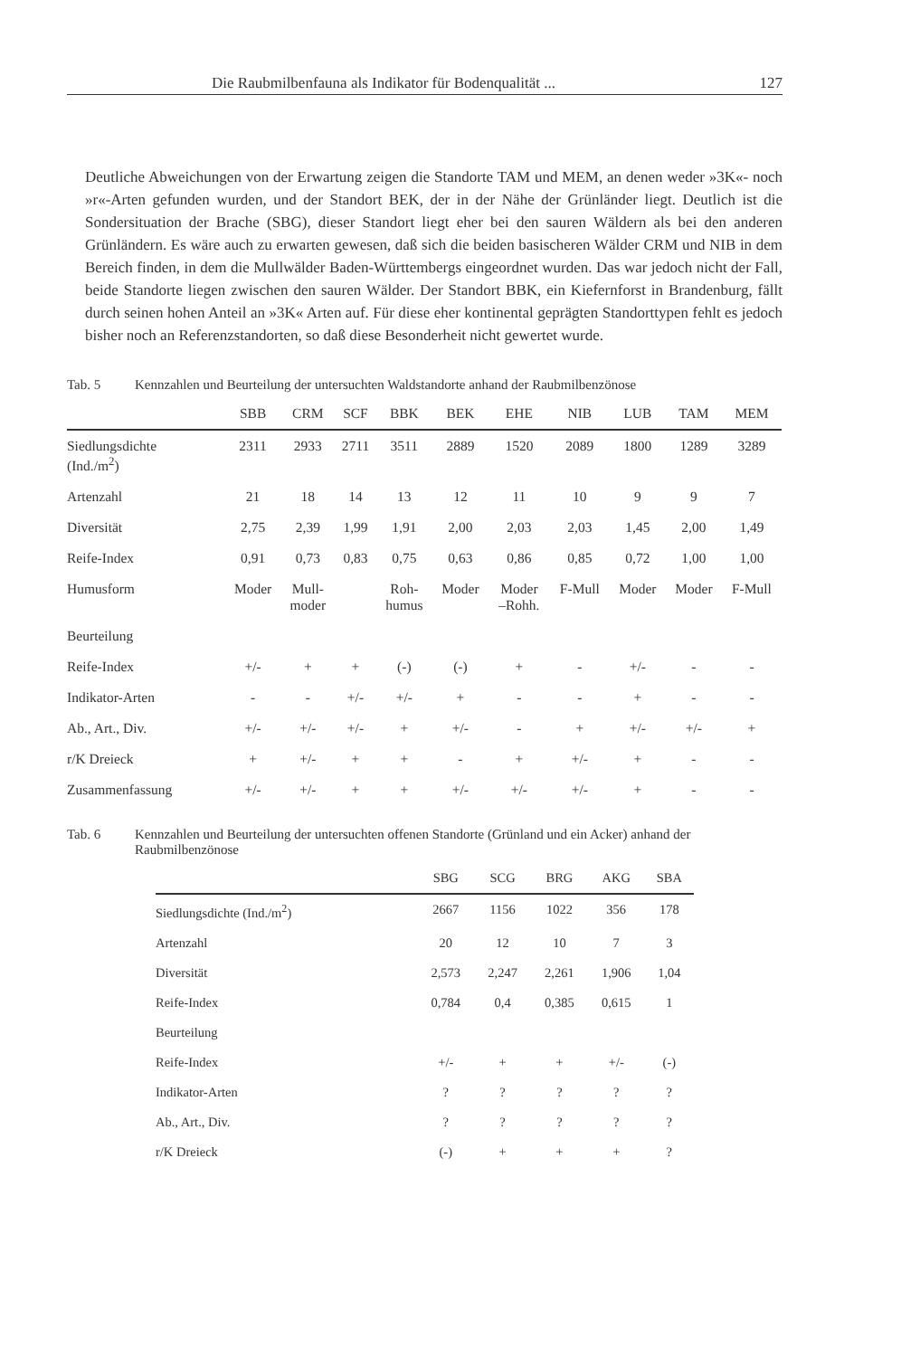Die Raubmilbenfauna als Indikator für Bodenqualität ... 127
Deutliche Abweichungen von der Erwartung zeigen die Standorte TAM und MEM, an denen weder »3K«- noch »r«-Arten gefunden wurden, und der Standort BEK, der in der Nähe der Grünländer liegt. Deutlich ist die Sondersituation der Brache (SBG), dieser Standort liegt eher bei den sauren Wäldern als bei den anderen Grünländern. Es wäre auch zu erwarten gewesen, daß sich die beiden basischeren Wälder CRM und NIB in dem Bereich finden, in dem die Mullwälder Baden-Württembergs eingeordnet wurden. Das war jedoch nicht der Fall, beide Standorte liegen zwischen den sauren Wälder. Der Standort BBK, ein Kiefernforst in Brandenburg, fällt durch seinen hohen Anteil an »3K« Arten auf. Für diese eher kontinental geprägten Standorttypen fehlt es jedoch bisher noch an Referenzstandorten, so daß diese Besonderheit nicht gewertet wurde.
Tab. 5 Kennzahlen und Beurteilung der untersuchten Waldstandorte anhand der Raubmilbenzönose
| | SBB | CRM | SCF | BBK | BEK | EHE | NIB | LUB | TAM | MEM |
| --- | --- | --- | --- | --- | --- | --- | --- | --- | --- | --- |
| Siedlungsdichte (Ind./m<sup>2</sup>) | 2311 | 2933 | 2711 | 3511 | 2889 | 1520 | 2089 | 1800 | 1289 | 3289 |
| Artenzahl | 21 | 18 | 14 | 13 | 12 | 11 | 10 | 9 | 9 | 7 |
| Diversität | 2,75 | 2,39 | 1,99 | 1,91 | 2,00 | 2,03 | 2,03 | 1,45 | 2,00 | 1,49 |
| Reife-Index | 0,91 | 0,73 | 0,83 | 0,75 | 0,63 | 0,86 | 0,85 | 0,72 | 1,00 | 1,00 |
| Humusform | Moder | Mull- moder | | Roh- humus | Moder | Moder –Rohh. | F-Mull | Moder | Moder | F-Mull |
| Beurteilung | | | | | | | | | | |
| Reife-Index | +/- | + | + | (-) | (-) | + | - | +/- | - | - |
| Indikator-Arten | - | - | +/- | +/- | + | - | - | + | - | - |
| Ab., Art., Div. | +/- | +/- | +/- | + | +/- | - | + | +/- | +/- | + |
| r/K Dreieck | + | +/- | + | + | - | + | +/- | + | - | - |
| Zusammenfassung | +/- | +/- | + | + | +/- | +/- | +/- | + | - | - |
Tab. 6 Kennzahlen und Beurteilung der untersuchten offenen Standorte (Grünland und ein Acker) anhand der Raubmilbenzönose
| | SBG | SCG | BRG | AKG | SBA |
| --- | --- | --- | --- | --- | --- |
| Siedlungsdichte (Ind./m<sup>2</sup>) | 2667 | 1156 | 1022 | 356 | 178 |
| Artenzahl | 20 | 12 | 10 | 7 | 3 |
| Diversität | 2,573 | 2,247 | 2,261 | 1,906 | 1,04 |
| Reife-Index | 0,784 | 0,4 | 0,385 | 0,615 | 1 |
| Beurteilung | | | | | |
| Reife-Index | +/- | + | + | +/- | (-) |
| Indikator-Arten | ? | ? | ? | ? | ? |
| Ab., Art., Div. | ? | ? | ? | ? | ? |
| r/K Dreieck | (-) | + | + | + | ? |